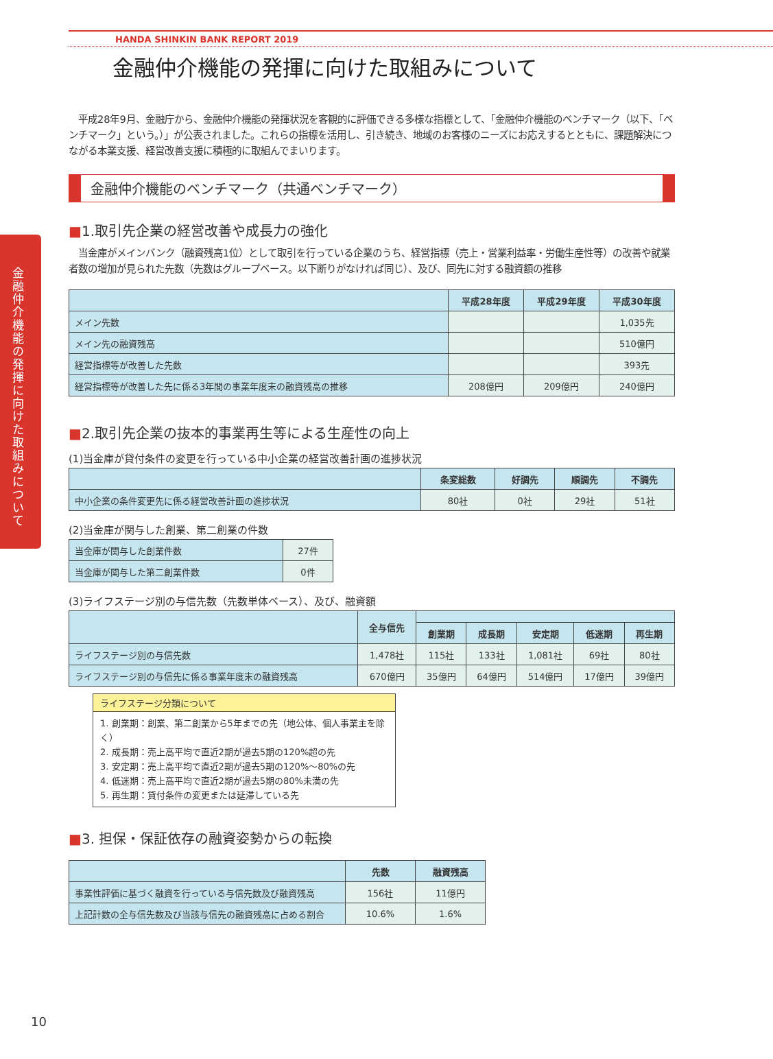金融仲介機能の発揮に向けた取組みについて
HANDA SHINKIN BANK REPORT 2019
金融仲介機能の発揮に向けた取組みについて
　平成28年9月、金融庁から、金融仲介機能の発揮状況を客観的に評価できる多様な指標として、「金融仲介機能のベンチマーク（以下、「ベンチマーク」という。）」が公表されました。これらの指標を活用し、引き続き、地域のお客様のニーズにお応えするとともに、課題解決につながる本業支援、経営改善支援に積極的に取組んでまいります。
金融仲介機能のベンチマーク（共通ベンチマーク）
■1.取引先企業の経営改善や成長力の強化
　当金庫がメインバンク（融資残高1位）として取引を行っている企業のうち、経営指標（売上・営業利益率・労働生産性等）の改善や就業者数の増加が見られた先数（先数はグループベース。以下断りがなければ同じ）、及び、同先に対する融資額の推移
| | 平成28年度 | 平成29年度 | 平成30年度 |
| --- | --- | --- | --- |
| メイン先数 | | | 1,035先 |
| メイン先の融資残高 | | | 510億円 |
| 経営指標等が改善した先数 | | | 393先 |
| 経営指標等が改善した先に係る3年間の事業年度末の融資残高の推移 | 208億円 | 209億円 | 240億円 |
■2.取引先企業の抜本的事業再生等による生産性の向上
(1)当金庫が貸付条件の変更を行っている中小企業の経営改善計画の進捗状況
| | 条変総数 | 好調先 | 順調先 | 不調先 |
| --- | --- | --- | --- | --- |
| 中小企業の条件変更先に係る経営改善計画の進捗状況 | 80社 | 0社 | 29社 | 51社 |
(2)当金庫が関与した創業、第二創業の件数
| 当金庫が関与した創業件数 | 27件 |
| 当金庫が関与した第二創業件数 | 0件 |
(3)ライフステージ別の与信先数（先数単体ベース）、及び、融資額
| | 全与信先 | | | | | |
| --- | --- | --- | --- | --- | --- | --- |
| | | 創業期 | 成長期 | 安定期 | 低迷期 | 再生期 |
| ライフステージ別の与信先数 | 1,478社 | 115社 | 133社 | 1,081社 | 69社 | 80社 |
| ライフステージ別の与信先に係る事業年度末の融資残高 | 670億円 | 35億円 | 64億円 | 514億円 | 17億円 | 39億円 |
ライフステージ分類について
1. 創業期：創業、第二創業から5年までの先（地公体、個人事業主を除く）
2. 成長期：売上高平均で直近2期が過去5期の120%超の先
3. 安定期：売上高平均で直近2期が過去5期の120%～80%の先
4. 低迷期：売上高平均で直近2期が過去5期の80%未満の先
5. 再生期：貸付条件の変更または延滞している先
■3. 担保・保証依存の融資姿勢からの転換
| | 先数 | 融資残高 |
| --- | --- | --- |
| 事業性評価に基づく融資を行っている与信先数及び融資残高 | 156社 | 11億円 |
| 上記計数の全与信先数及び当該与信先の融資残高に占める割合 | 10.6% | 1.6% |
10